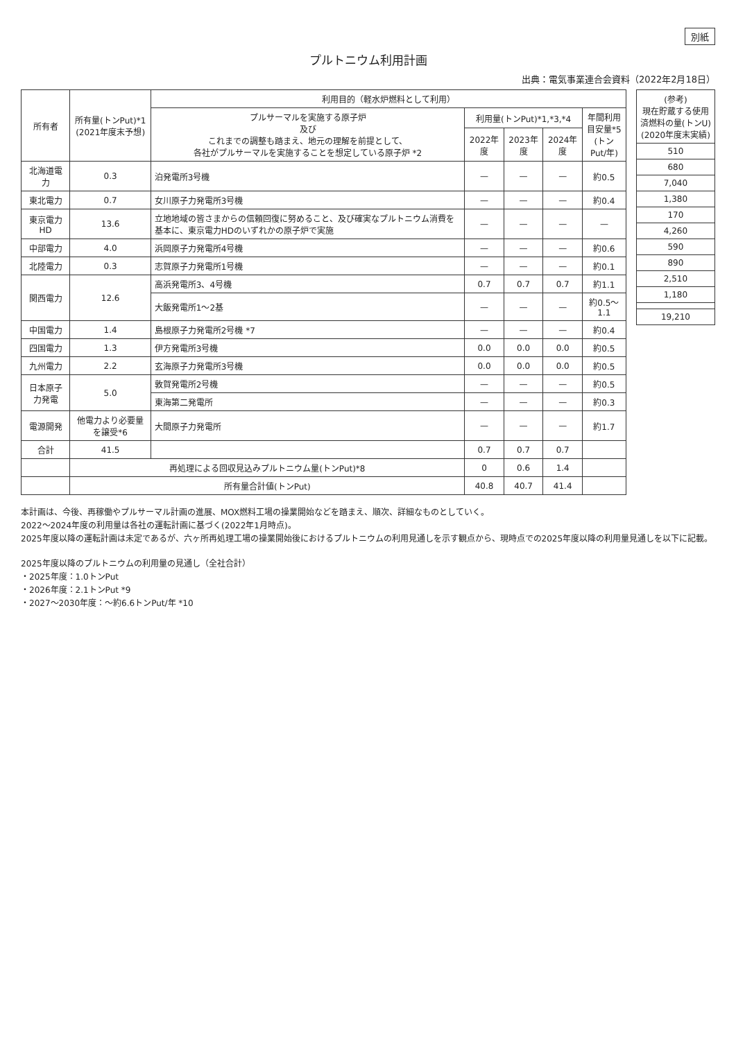別紙
プルトニウム利用計画
出典：電気事業連合会資料（2022年2月18日）
| 所有者 | 所有量(トンPut)*1 (2021年度末予想) | 利用目的（軽水炉燃料として利用） | | | | |
| --- | --- | --- | --- | --- | --- | --- |
| | | プルサーマルを実施する原子炉 及び これまでの調整も踏まえ、地元の理解を前提として、 各社がプルサーマルを実施することを想定している原子炉 *2 | 利用量(トンPut)*1,*3,*4 | | | 年間利用 目安量*5 (トンPut/年) |
| | | | 2022年度 | 2023年度 | 2024年度 | |
| 北海道電力 | 0.3 | 泊発電所3号機 | — | — | — | 約0.5 |
| 東北電力 | 0.7 | 女川原子力発電所3号機 | — | — | — | 約0.4 |
| 東京電力HD | 13.6 | 立地地域の皆さまからの信頼回復に努めること、及び確実なプルトニウム消費を基本に、東京電力HDのいずれかの原子炉で実施 | — | — | — | — |
| 中部電力 | 4.0 | 浜岡原子力発電所4号機 | — | — | — | 約0.6 |
| 北陸電力 | 0.3 | 志賀原子力発電所1号機 | — | — | — | 約0.1 |
| 関西電力 | 12.6 | 高浜発電所3、4号機 | 0.7 | 0.7 | 0.7 | 約1.1 |
| | | 大飯発電所1～2基 | — | — | — | 約0.5～1.1 |
| 中国電力 | 1.4 | 島根原子力発電所2号機 *7 | — | — | — | 約0.4 |
| 四国電力 | 1.3 | 伊方発電所3号機 | 0.0 | 0.0 | 0.0 | 約0.5 |
| 九州電力 | 2.2 | 玄海原子力発電所3号機 | 0.0 | 0.0 | 0.0 | 約0.5 |
| 日本原子力発電 | 5.0 | 敦賀発電所2号機 | — | — | — | 約0.5 |
| | | 東海第二発電所 | — | — | — | 約0.3 |
| 電源開発 | 他電力より必要量を譲受*6 | 大間原子力発電所 | — | — | — | 約1.7 |
| 合計 | 41.5 | | 0.7 | 0.7 | 0.7 | |
| | 再処理による回収見込みプルトニウム量(トンPut)*8 | | 0 | 0.6 | 1.4 | |
| | 所有量合計値(トンPut) | | 40.8 | 40.7 | 41.4 | |
| (参考) 現在貯蔵する使用 済燃料の量(トンU) (2020年度末実績) |
| --- |
| 510 |
| 680 |
| 7,040 |
| 1,380 |
| 170 |
| 4,260 |
| 590 |
| 890 |
| 2,510 |
| 1,180 |
| 19,210 |
本計画は、今後、再稼働やプルサーマル計画の進展、MOX燃料工場の操業開始などを踏まえ、順次、詳細なものとしていく。
2022～2024年度の利用量は各社の運転計画に基づく(2022年1月時点)。
2025年度以降の運転計画は未定であるが、六ヶ所再処理工場の操業開始後におけるプルトニウムの利用見通しを示す観点から、現時点での2025年度以降の利用量見通しを以下に記載。
2025年度以降のプルトニウムの利用量の見通し（全社合計）
・2025年度：1.0トンPut
・2026年度：2.1トンPut *9
・2027～2030年度：～約6.6トンPut/年 *10